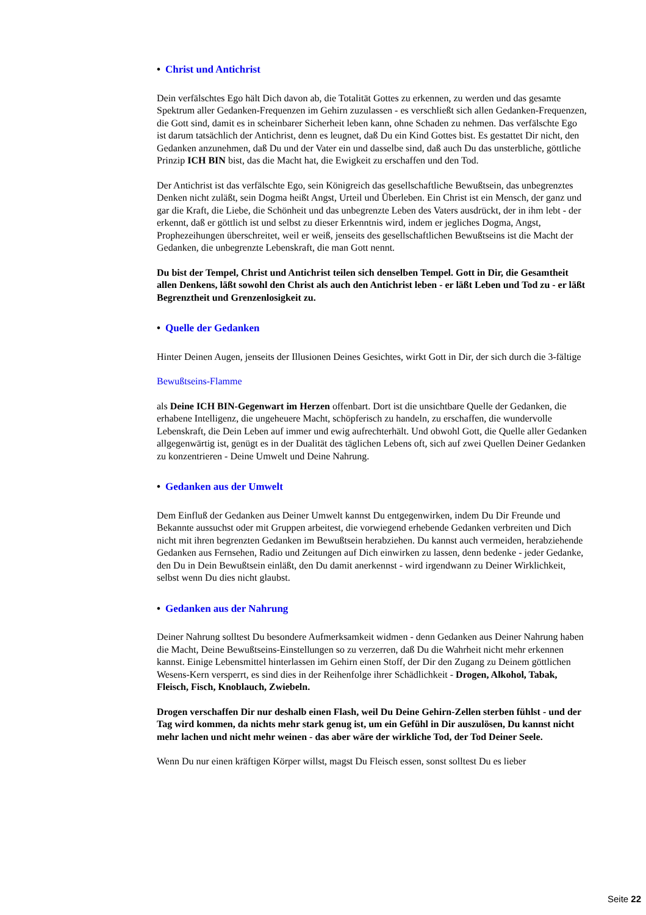• Christ und Antichrist
Dein verfälschtes Ego hält Dich davon ab, die Totalität Gottes zu erkennen, zu werden und das gesamte Spektrum aller Gedanken-Frequenzen im Gehirn zuzulassen - es verschließt sich allen Gedanken-Frequenzen, die Gott sind, damit es in scheinbarer Sicherheit leben kann, ohne Schaden zu nehmen. Das verfälschte Ego ist darum tatsächlich der Antichrist, denn es leugnet, daß Du ein Kind Gottes bist. Es gestattet Dir nicht, den Gedanken anzunehmen, daß Du und der Vater ein und dasselbe sind, daß auch Du das unsterbliche, göttliche Prinzip ICH BIN bist, das die Macht hat, die Ewigkeit zu erschaffen und den Tod.
Der Antichrist ist das verfälschte Ego, sein Königreich das gesellschaftliche Bewußtsein, das unbegrenztes Denken nicht zuläßt, sein Dogma heißt Angst, Urteil und Überleben. Ein Christ ist ein Mensch, der ganz und gar die Kraft, die Liebe, die Schönheit und das unbegrenzte Leben des Vaters ausdrückt, der in ihm lebt - der erkennt, daß er göttlich ist und selbst zu dieser Erkenntnis wird, indem er jegliches Dogma, Angst, Prophezeihungen überschreitet, weil er weiß, jenseits des gesellschaftlichen Bewußtseins ist die Macht der Gedanken, die unbegrenzte Lebenskraft, die man Gott nennt.
Du bist der Tempel, Christ und Antichrist teilen sich denselben Tempel. Gott in Dir, die Gesamtheit allen Denkens, läßt sowohl den Christ als auch den Antichrist leben - er läßt Leben und Tod zu - er läßt Begrenztheit und Grenzenlosigkeit zu.
• Quelle der Gedanken
Hinter Deinen Augen, jenseits der Illusionen Deines Gesichtes, wirkt Gott in Dir, der sich durch die 3-fältige
Bewußtseins-Flamme
als Deine ICH BIN-Gegenwart im Herzen offenbart. Dort ist die unsichtbare Quelle der Gedanken, die erhabene Intelligenz, die ungeheuere Macht, schöpferisch zu handeln, zu erschaffen, die wundervolle Lebenskraft, die Dein Leben auf immer und ewig aufrechterhält. Und obwohl Gott, die Quelle aller Gedanken allgegenwärtig ist, genügt es in der Dualität des täglichen Lebens oft, sich auf zwei Quellen Deiner Gedanken zu konzentrieren - Deine Umwelt und Deine Nahrung.
• Gedanken aus der Umwelt
Dem Einfluß der Gedanken aus Deiner Umwelt kannst Du entgegenwirken, indem Du Dir Freunde und Bekannte aussuchst oder mit Gruppen arbeitest, die vorwiegend erhebende Gedanken verbreiten und Dich nicht mit ihren begrenzten Gedanken im Bewußtsein herabziehen. Du kannst auch vermeiden, herabziehende Gedanken aus Fernsehen, Radio und Zeitungen auf Dich einwirken zu lassen, denn bedenke - jeder Gedanke, den Du in Dein Bewußtsein einläßt, den Du damit anerkennst - wird irgendwann zu Deiner Wirklichkeit, selbst wenn Du dies nicht glaubst.
• Gedanken aus der Nahrung
Deiner Nahrung solltest Du besondere Aufmerksamkeit widmen - denn Gedanken aus Deiner Nahrung haben die Macht, Deine Bewußtseins-Einstellungen so zu verzerren, daß Du die Wahrheit nicht mehr erkennen kannst. Einige Lebensmittel hinterlassen im Gehirn einen Stoff, der Dir den Zugang zu Deinem göttlichen Wesens-Kern versperrt, es sind dies in der Reihenfolge ihrer Schädlichkeit - Drogen, Alkohol, Tabak, Fleisch, Fisch, Knoblauch, Zwiebeln.
Drogen verschaffen Dir nur deshalb einen Flash, weil Du Deine Gehirn-Zellen sterben fühlst - und der Tag wird kommen, da nichts mehr stark genug ist, um ein Gefühl in Dir auszulösen, Du kannst nicht mehr lachen und nicht mehr weinen - das aber wäre der wirkliche Tod, der Tod Deiner Seele.
Wenn Du nur einen kräftigen Körper willst, magst Du Fleisch essen, sonst solltest Du es lieber
Seite 22